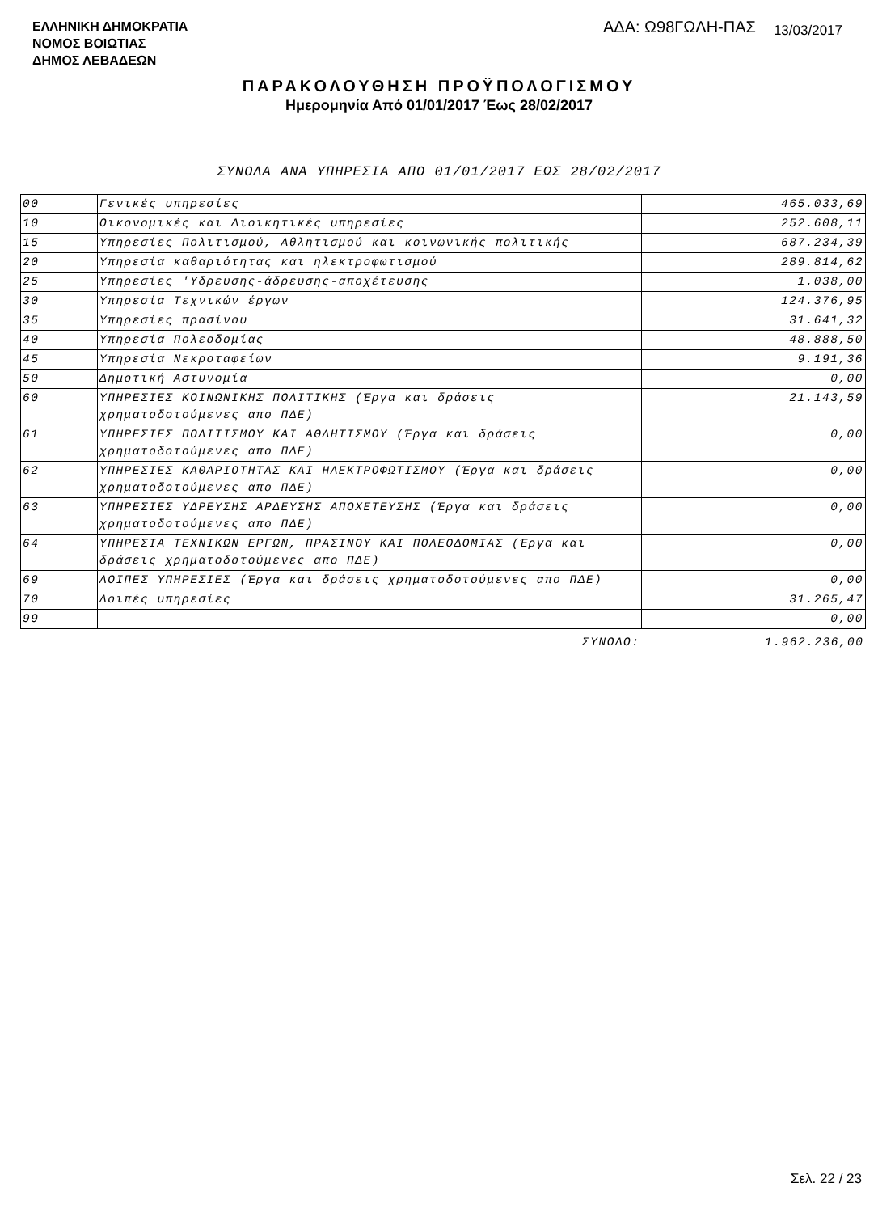ΕΛΛΗΝΙΚΗ ΔΗΜΟΚΡΑΤΙΑ
ΝΟΜΟΣ ΒΟΙΩΤΙΑΣ
ΔΗΜΟΣ ΛΕΒΑΔΕΩΝ
ΑΔΑ: Ω98ΓΩΛΗ-ΠΑΣ 13/03/2017
ΠΑΡΑΚΟΛΟΥΘΗΣΗ ΠΡΟΫΠΟΛΟΓΙΣΜΟΥ
Ημερομηνία Από 01/01/2017 Έως 28/02/2017
ΣΥΝΟΛΑ ΑΝΑ ΥΠΗΡΕΣΙΑ ΑΠΟ 01/01/2017 ΕΩΣ 28/02/2017
| 00 | Γενικές υπηρεσίες | 465.033,69 |
| 10 | Οικονομικές και Διοικητικές υπηρεσίες | 252.608,11 |
| 15 | Υπηρεσίες Πολιτισμού, Αθλητισμού και κοινωνικής πολιτικής | 687.234,39 |
| 20 | Υπηρεσία καθαριότητας και ηλεκτροφωτισμού | 289.814,62 |
| 25 | Υπηρεσίες 'Υδρευσης-άδρευσης-αποχέτευσης | 1.038,00 |
| 30 | Υπηρεσία Τεχνικών έργων | 124.376,95 |
| 35 | Υπηρεσίες πρασίνου | 31.641,32 |
| 40 | Υπηρεσία Πολεοδομίας | 48.888,50 |
| 45 | Υπηρεσία Νεκροταφείων | 9.191,36 |
| 50 | Δημοτική Αστυνομία | 0,00 |
| 60 | ΥΠΗΡΕΣΙΕΣ ΚΟΙΝΩΝΙΚΗΣ ΠΟΛΙΤΙΚΗΣ (Έργα και δράσεις χρηματοδοτούμενες απο ΠΔΕ) | 21.143,59 |
| 61 | ΥΠΗΡΕΣΙΕΣ ΠΟΛΙΤΙΣΜΟΥ ΚΑΙ ΑΘΛΗΤΙΣΜΟΥ (Έργα και δράσεις χρηματοδοτούμενες απο ΠΔΕ) | 0,00 |
| 62 | ΥΠΗΡΕΣΙΕΣ ΚΑΘΑΡΙΟΤΗΤΑΣ ΚΑΙ ΗΛΕΚΤΡΟΦΩΤΙΣΜΟΥ (Έργα και δράσεις χρηματοδοτούμενες απο ΠΔΕ) | 0,00 |
| 63 | ΥΠΗΡΕΣΙΕΣ ΥΔΡΕΥΣΗΣ ΑΡΔΕΥΣΗΣ ΑΠΟΧΕΤΕΥΣΗΣ (Έργα και δράσεις χρηματοδοτούμενες απο ΠΔΕ) | 0,00 |
| 64 | ΥΠΗΡΕΣΙΑ ΤΕΧΝΙΚΩΝ ΕΡΓΩΝ, ΠΡΑΣΙΝΟΥ ΚΑΙ ΠΟΛΕΟΔΟΜΙΑΣ (Έργα και δράσεις χρηματοδοτούμενες απο ΠΔΕ) | 0,00 |
| 69 | ΛΟΙΠΕΣ ΥΠΗΡΕΣΙΕΣ (Έργα και δράσεις χρηματοδοτούμενες απο ΠΔΕ) | 0,00 |
| 70 | Λοιπές υπηρεσίες | 31.265,47 |
| 99 | | 0,00 |
| | ΣΥΝΟΛΟ: | 1.962.236,00 |
Σελ. 22 / 23